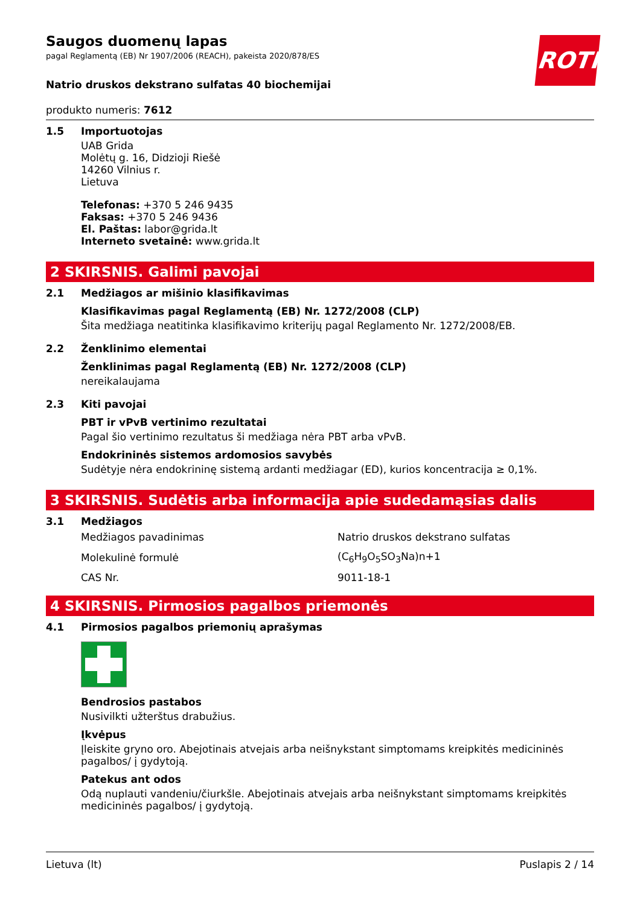Saugos duomenų lapas
pagal Reglamentą (EB) Nr 1907/2006 (REACH), pakeista 2020/878/ES
ROTH
Natrio druskos dekstrano sulfatas 40 biochemijai
produkto numeris: 7612
1.5 Importuotojas
UAB Grida
Molėtų g. 16, Didzioji Riešė
14260 Vilnius r.
Lietuva
Telefonas: +370 5 246 9435
Faksas: +370 5 246 9436
El. Paštas: labor@grida.lt
Interneto svetainė: www.grida.lt
2 SKIRSNIS. Galimi pavojai
2.1 Medžiagos ar mišinio klasifikavimas
Klasifikavimas pagal Reglamentą (EB) Nr. 1272/2008 (CLP)
Šita medžiaga neatitinka klasifikavimo kriterijų pagal Reglamento Nr. 1272/2008/EB.
2.2 Ženklinimo elementai
Ženklinimas pagal Reglamentą (EB) Nr. 1272/2008 (CLP)
nereikalaujama
2.3 Kiti pavojai
PBT ir vPvB vertinimo rezultatai
Pagal šio vertinimo rezultatus ši medžiaga nėra PBT arba vPvB.
Endokrininės sistemos ardomosios savybės
Sudėtyje nėra endokrininę sistemą ardanti medžiagar (ED), kurios koncentracija ≥ 0,1%.
3 SKIRSNIS. Sudėtis arba informacija apie sudedamąsias dalis
3.1 Medžiagos
| Medžiagos pavadinimas | Natrio druskos dekstrano sulfatas |
| Molekulinė formulė | (C<sub>6</sub>H<sub>9</sub>O<sub>5</sub>SO<sub>3</sub>Na)n+1 |
| CAS Nr. | 9011-18-1 |
4 SKIRSNIS. Pirmosios pagalbos priemonės
4.1 Pirmosios pagalbos priemonių aprašymas
Bendrosios pastabos
Nusivilkti užterštus drabužius.
Įkvėpus
Įleiskite gryno oro. Abejotinais atvejais arba neišnykstant simptomams kreipkitės medicininės pagalbos/ į gydytoją.
Patekus ant odos
Odą nuplauti vandeniu/čiurkšle. Abejotinais atvejais arba neišnykstant simptomams kreipkitės medicininės pagalbos/ į gydytoją.
Lietuva (lt) Puslapis 2 / 14